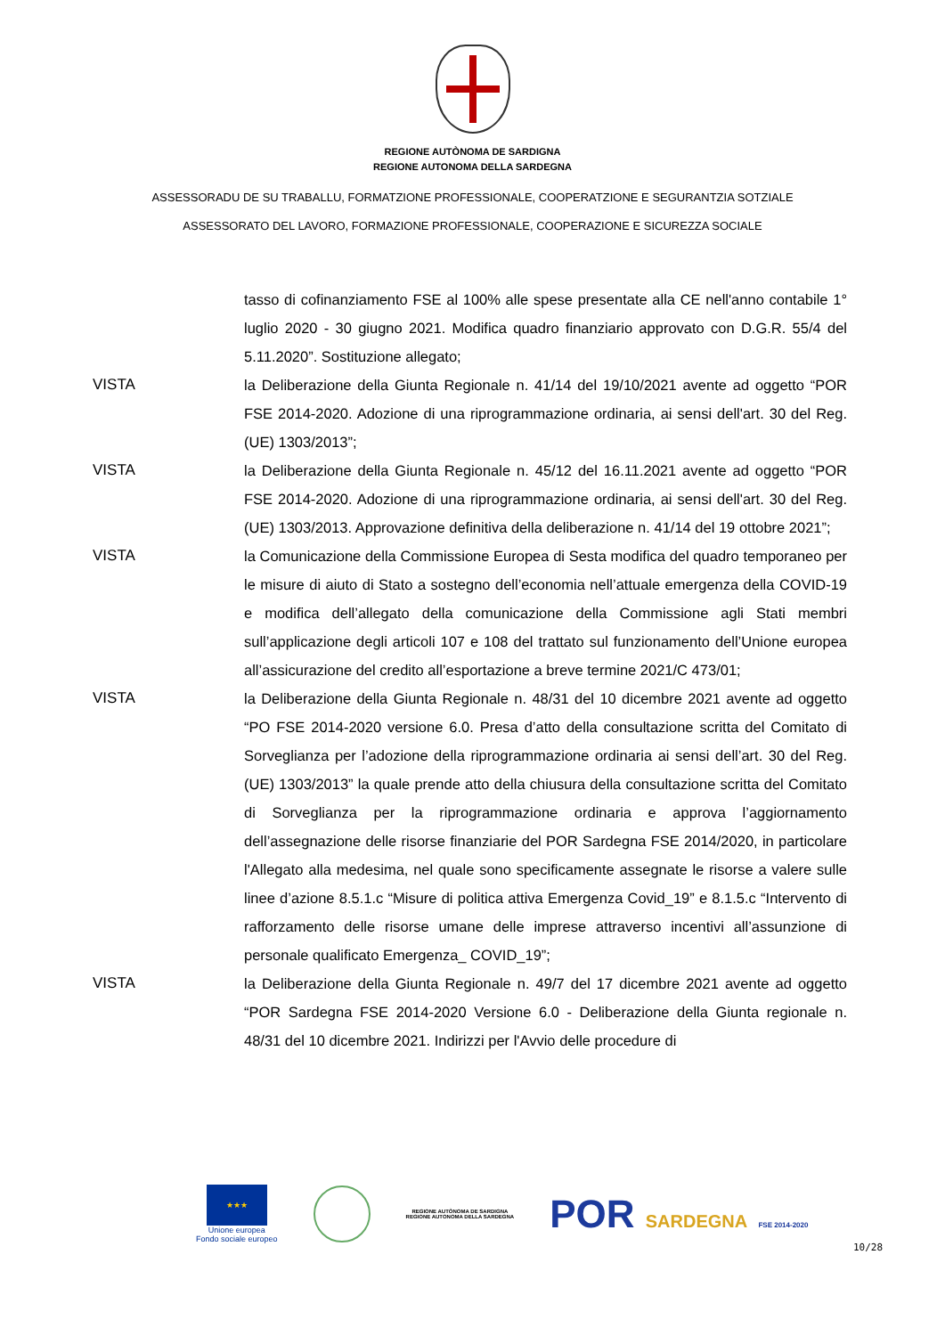REGIONE AUTÒNOMA DE SARDIGNA
REGIONE AUTONOMA DELLA SARDEGNA
ASSESSORADU DE SU TRABALLU, FORMATZIONE PROFESSIONALE, COOPERATZIONE E SEGURANTZIA SOTZIALE
ASSESSORATO DEL LAVORO, FORMAZIONE PROFESSIONALE, COOPERAZIONE E SICUREZZA SOCIALE
tasso di cofinanziamento FSE al 100% alle spese presentate alla CE nell'anno contabile 1° luglio 2020 - 30 giugno 2021. Modifica quadro finanziario approvato con D.G.R. 55/4 del 5.11.2020”. Sostituzione allegato;
VISTA la Deliberazione della Giunta Regionale n. 41/14 del 19/10/2021 avente ad oggetto “POR FSE 2014-2020. Adozione di una riprogrammazione ordinaria, ai sensi dell'art. 30 del Reg. (UE) 1303/2013”;
VISTA la Deliberazione della Giunta Regionale n. 45/12 del 16.11.2021 avente ad oggetto “POR FSE 2014-2020. Adozione di una riprogrammazione ordinaria, ai sensi dell'art. 30 del Reg. (UE) 1303/2013. Approvazione definitiva della deliberazione n. 41/14 del 19 ottobre 2021”;
VISTA la Comunicazione della Commissione Europea di Sesta modifica del quadro temporaneo per le misure di aiuto di Stato a sostegno dell’economia nell’attuale emergenza della COVID-19 e modifica dell’allegato della comunicazione della Commissione agli Stati membri sull’applicazione degli articoli 107 e 108 del trattato sul funzionamento dell’Unione europea all’assicurazione del credito all’esportazione a breve termine 2021/C 473/01;
VISTA la Deliberazione della Giunta Regionale n. 48/31 del 10 dicembre 2021 avente ad oggetto “PO FSE 2014-2020 versione 6.0. Presa d’atto della consultazione scritta del Comitato di Sorveglianza per l’adozione della riprogrammazione ordinaria ai sensi dell’art. 30 del Reg. (UE) 1303/2013” la quale prende atto della chiusura della consultazione scritta del Comitato di Sorveglianza per la riprogrammazione ordinaria e approva l’aggiornamento dell’assegnazione delle risorse finanziarie del POR Sardegna FSE 2014/2020, in particolare l'Allegato alla medesima, nel quale sono specificamente assegnate le risorse a valere sulle linee d’azione 8.5.1.c “Misure di politica attiva Emergenza Covid_19” e 8.1.5.c “Intervento di rafforzamento delle risorse umane delle imprese attraverso incentivi all’assunzione di personale qualificato Emergenza_ COVID_19”;
VISTA la Deliberazione della Giunta Regionale n. 49/7 del 17 dicembre 2021 avente ad oggetto “POR Sardegna FSE 2014-2020 Versione 6.0 - Deliberazione della Giunta regionale n. 48/31 del 10 dicembre 2021. Indirizzi per l'Avvio delle procedure di
★★★
Unione europea
Fondo sociale europeo
REGIONE AUTÒNOMA DE SARDIGNA
REGIONE AUTONOMA DELLA SARDEGNA
POR SARDEGNA FSE 2014-2020
10/28